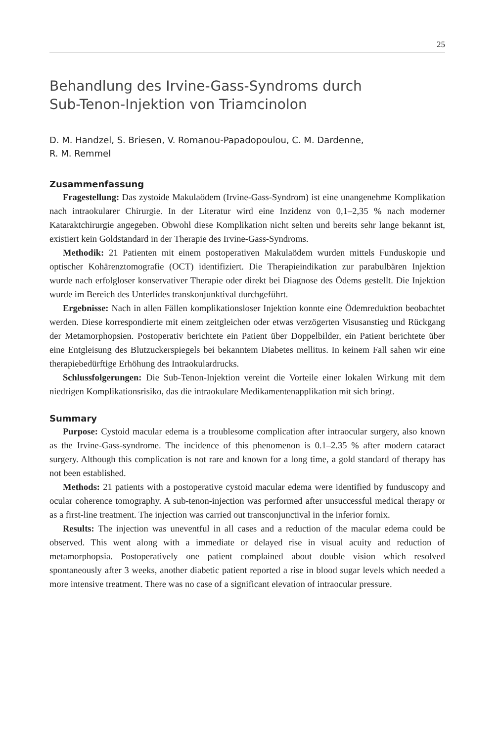25
Behandlung des Irvine-Gass-Syndroms durch
Sub-Tenon-Injektion von Triamcinolon
D. M. Handzel, S. Briesen, V. Romanou-Papadopoulou, C. M. Dardenne,
R. M. Remmel
Zusammenfassung
Fragestellung: Das zystoide Makulaödem (Irvine-Gass-Syndrom) ist eine unangeneh­me Komplikation nach intraokularer Chirurgie. In der Literatur wird eine Inzidenz von 0,1–2,35 % nach moderner Kataraktchirurgie angegeben. Obwohl diese Komplikation nicht selten und bereits sehr lange bekannt ist, existiert kein Goldstandard in der Therapie des Irvine-Gass-Syndroms.
Methodik: 21 Patienten mit einem postoperativen Makulaödem wurden mittels Fun­duskopie und optischer Kohärenztomografie (OCT) identifiziert. Die Therapieindikation zur parabulbären Injektion wurde nach erfolgloser konservativer Therapie oder direkt bei Diagnose des Ödems gestellt. Die Injektion wurde im Bereich des Unterlides transkonjunk­tival durchgeführt.
Ergebnisse: Nach in allen Fällen komplikationsloser Injektion konnte eine Ödemreduk­tion beobachtet werden. Diese korrespondierte mit einem zeitgleichen oder etwas verzöger­ten Visusanstieg und Rückgang der Metamorphopsien. Postoperativ berichtete ein Patient über Doppelbilder, ein Patient berichtete über eine Entgleisung des Blutzuckerspiegels bei bekanntem Diabetes mellitus. In keinem Fall sahen wir eine therapiebedürftige Erhöhung des Intraokulardrucks.
Schlussfolgerungen: Die Sub-Tenon-Injektion vereint die Vorteile einer lokalen Wir­kung mit dem niedrigen Komplikationsrisiko, das die intraokulare Medikamentenapplika­tion mit sich bringt.
Summary
Purpose: Cystoid macular edema is a troublesome complication after intraocular surgery, also known as the Irvine-Gass-syndrome. The incidence of this phenomenon is 0.1–2.35 % after modern cataract surgery. Although this complication is not rare and known for a long time, a gold standard of therapy has not been established.
Methods: 21 patients with a postoperative cystoid macular edema were identified by funduscopy and ocular coherence tomography. A sub-tenon-injection was performed after unsuccessful medical therapy or as a first-line treatment. The injection was carried out transconjunctival in the inferior fornix.
Results: The injection was uneventful in all cases and a reduction of the macular edema could be observed. This went along with a immediate or delayed rise in visual acuity and reduction of metamorphopsia. Postoperatively one patient complained about double vision which resolved spontaneously after 3 weeks, another diabetic patient reported a rise in blood sugar levels which needed a more intensive treatment. There was no case of a signifi­cant elevation of intraocular pressure.